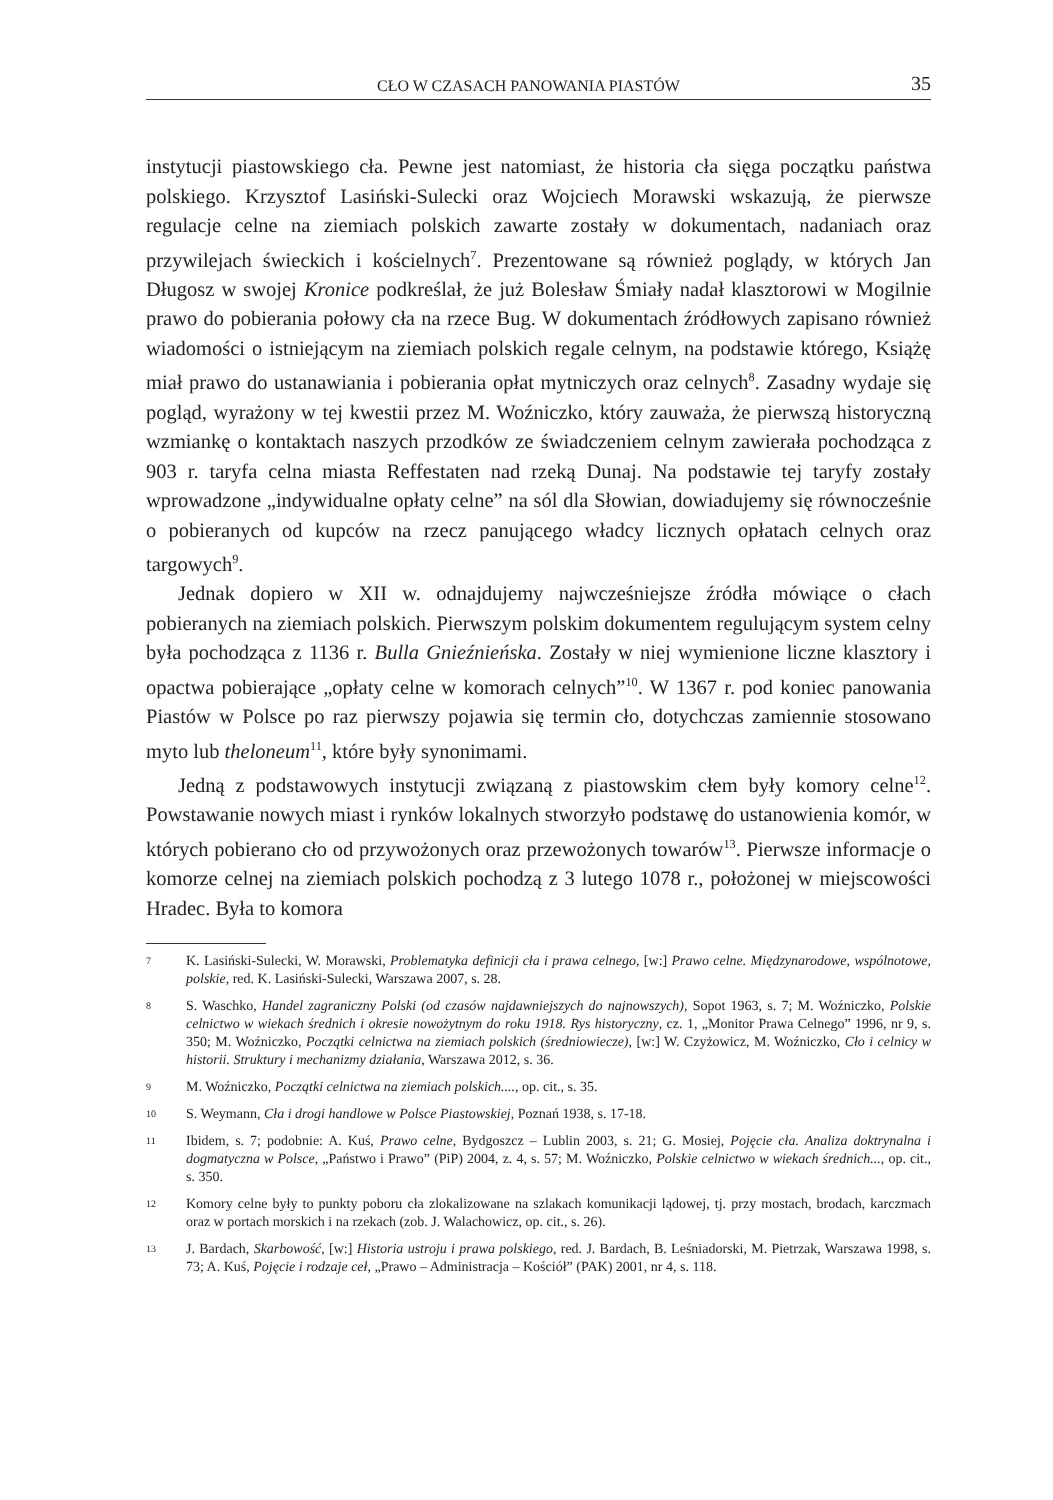CŁO W CZASACH PANOWANIA PIASTÓW 35
instytucji piastowskiego cła. Pewne jest natomiast, że historia cła sięga początku państwa polskiego. Krzysztof Lasiński-Sulecki oraz Wojciech Morawski wskazują, że pierwsze regulacje celne na ziemiach polskich zawarte zostały w dokumentach, nadaniach oraz przywilejach świeckich i kościelnych<sup>7</sup>. Prezentowane są również poglądy, w których Jan Długosz w swojej Kronice podkreślał, że już Bolesław Śmiały nadał klasztorowi w Mogilnie prawo do pobierania połowy cła na rzece Bug. W dokumentach źródłowych zapisano również wiadomości o istniejącym na ziemiach polskich regale celnym, na podstawie którego, Książę miał prawo do ustanawiania i pobierania opłat mytniczych oraz celnych<sup>8</sup>. Zasadny wydaje się pogląd, wyrażony w tej kwestii przez M. Woźniczko, który zauważa, że pierwszą historyczną wzmiankę o kontaktach naszych przodków ze świadczeniem celnym zawierała pochodząca z 903 r. taryfa celna miasta Reffestaten nad rzeką Dunaj. Na podstawie tej taryfy zostały wprowadzone „indywidualne opłaty celne” na sól dla Słowian, dowiadujemy się równocześnie o pobieranych od kupców na rzecz panującego władcy licznych opłatach celnych oraz targowych<sup>9</sup>.
Jednak dopiero w XII w. odnajdujemy najwcześniejsze źródła mówiące o cłach pobieranych na ziemiach polskich. Pierwszym polskim dokumentem regulującym system celny była pochodząca z 1136 r. Bulla Gnieźnieńska. Zostały w niej wymienione liczne klasztory i opactwa pobierające „opłaty celne w komorach celnych”<sup>10</sup>. W 1367 r. pod koniec panowania Piastów w Polsce po raz pierwszy pojawia się termin cło, dotychczas zamiennie stosowano myto lub theloneum<sup>11</sup>, które były synonimami.
Jedną z podstawowych instytucji związaną z piastowskim cłem były komory celne<sup>12</sup>. Powstawanie nowych miast i rynków lokalnych stworzyło podstawę do ustanowienia komór, w których pobierano cło od przywożonych oraz przewożonych towarów<sup>13</sup>. Pierwsze informacje o komorze celnej na ziemiach polskich pochodzą z 3 lutego 1078 r., położonej w miejscowości Hradec. Była to komora
7 K. Lasiński-Sulecki, W. Morawski, Problematyka definicji cła i prawa celnego, [w:] Prawo celne. Międzynarodowe, wspólnotowe, polskie, red. K. Lasiński-Sulecki, Warszawa 2007, s. 28.
8 S. Waschko, Handel zagraniczny Polski (od czasów najdawniejszych do najnowszych), Sopot 1963, s. 7; M. Woźniczko, Polskie celnictwo w wiekach średnich i okresie nowożytnym do roku 1918. Rys historyczny, cz. 1, „Monitor Prawa Celnego” 1996, nr 9, s. 350; M. Woźniczko, Początki celnictwa na ziemiach polskich (średniowiecze), [w:] W. Czyżowicz, M. Woźniczko, Cło i celnicy w historii. Struktury i mechanizmy działania, Warszawa 2012, s. 36.
9 M. Woźniczko, Początki celnictwa na ziemiach polskich...., op. cit., s. 35.
10 S. Weymann, Cła i drogi handlowe w Polsce Piastowskiej, Poznań 1938, s. 17-18.
11 Ibidem, s. 7; podobnie: A. Kuś, Prawo celne, Bydgoszcz – Lublin 2003, s. 21; G. Mosiej, Pojęcie cła. Analiza doktrynalna i dogmatyczna w Polsce, „Państwo i Prawo” (PiP) 2004, z. 4, s. 57; M. Woźniczko, Polskie celnictwo w wiekach średnich..., op. cit., s. 350.
12 Komory celne były to punkty poboru cła zlokalizowane na szlakach komunikacji lądowej, tj. przy mostach, brodach, karczmach oraz w portach morskich i na rzekach (zob. J. Walachowicz, op. cit., s. 26).
13 J. Bardach, Skarbowość, [w:] Historia ustroju i prawa polskiego, red. J. Bardach, B. Leśniadorski, M. Pietrzak, Warszawa 1998, s. 73; A. Kuś, Pojęcie i rodzaje ceł, „Prawo – Administracja – Kościół” (PAK) 2001, nr 4, s. 118.